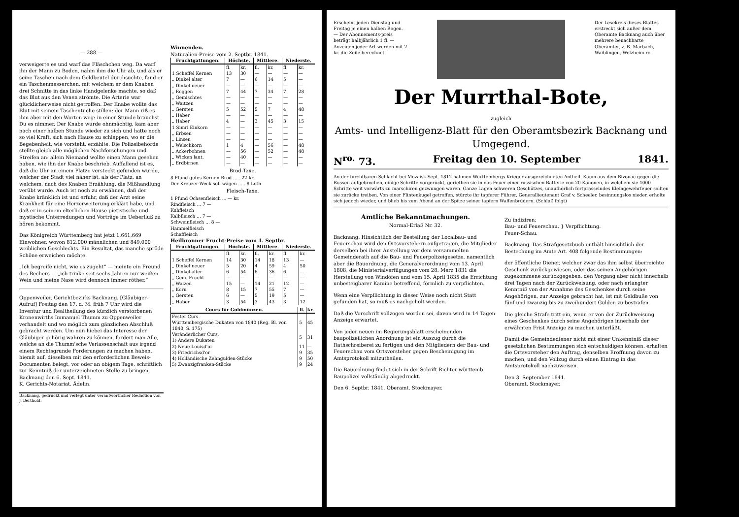— 288 —
verweigerte es und warf das Fläschchen weg. Da warf ihn der Mann zu Boden, nahm ihm die Uhr ab, und als er seine Taschen nach dem Geldbeutel durchsuchte, fand er ein Taschenmesserchen, mit welchem er dem Knaben drei Schnitte in das linke Handgelenke machte, so daß das Blut aus den Venen strömte. Die Arterie war glücklicherweise nicht getroffen. Der Knabe wollte das Blut mit seinem Taschentuche stillen; der Mann riß es ihm aber mit den Worten weg: in einer Stunde brauchst Du es nimmer. Der Knabe wurde ohnmächtig, kam aber nach einer halben Stunde wieder zu sich und hatte noch so viel Kraft, sich nach Hause zu schleppen, wo er die Begebenheit, wie vorsteht, erzählte. Die Polizeibehörde stellte gleich alle möglichen Nachforschungen und Streifen an: allein Niemand wollte einen Mann gesehen haben, wie ihn der Knabe beschrieb. Auffallend ist es, daß die Uhr an einem Platze versteckt gefunden wurde, welcher der Stadt viel näher ist, als der Platz, an welchem, nach des Knaben Erzählung, die Mißhandlung verübt wurde. Auch ist noch zu erwähnen, daß der Knabe kränklich ist und erfuhr, daß der Arzt seine Krankheit für eine Herzerweiterung erklärt habe, und daß er in seinem elterlichen Hause pietistische und mystische Unterredungen und Vorträge im Ueberfluß zu hören bekommt.
Das Königreich Württemberg hat jetzt 1,661,669 Einwohner, wovon 812,000 männlichen und 849,000 weiblichen Geschlechts. Ein Resultat, das manche spröde Schöne erweichen möchte.
„Ich begreife nicht, wie es zugeht“ — meinte ein Freund des Bechers — „ich trinke seit sechs Jahren nur weißen Wein und meine Nase wird dennoch immer röther.“
Oppenweiler, Gerichtbezirks Backnang. [Gläubiger-Aufruf] Freitag den 17. d. M. früh 7 Uhr wird die Inventur und Realtheilung des kürzlich verstorbenen Kronenwirths Immanuel Thumm zu Oppenweiler verhandelt und wo möglich zum gänzlichen Abschluß gebracht werden. Um nun hiebei das Interesse der Gläubiger gehörig wahren zu können, fordert man Alle, welche an die Thumm'sche Verlassenschaft aus irgend einem Rechtsgrunde Forderungen zu machen haben, hiemit auf, dieselben mit den erforderlichen Beweis-Documenten belegt, vor oder an obigem Tage, schriftlich zur Kenntniß der unterzeichneten Stelle zu bringen.
Backnang den 6. Sept. 1841.
K. Gerichts-Notariat. Ädelin.
Backnang, gedruckt und verlegt unter verantwortlicher Redaction von J. Berthold.
Winnenden.
Naturalien-Preise vom 2. Septbr. 1841.
| Fruchtgattungen. | Höchste. | | Mittlere. | | Niederste. | |
| --- | --- | --- | --- | --- | --- | --- |
| | fl. | kr. | fl. | kr. | fl. | kr. |
| 1 Scheffel Kernen | 13 | 30 | — | — | — | — |
| „ Dinkel alter | 7 | — | 6 | 14 | 5 | — |
| „ Dinkel neuer | — | — | — | — | — | — |
| „ Roggen | 7 | 44 | 7 | 34 | 7 | 28 |
| „ Gemischtes | — | — | — | — | — | — |
| „ Waitzen | — | — | — | — | — | — |
| „ Gersten | 5 | 52 | 5 | 7 | 4 | 48 |
| „ Haber | — | — | — | — | — | — |
| „ Haber | 4 | — | 3 | 45 | 3 | 15 |
| 1 Simri Einkorn | — | — | — | — | — | — |
| „ Erbsen | — | — | — | — | — | — |
| „ Linsen | — | — | — | — | — | — |
| „ Welschkorn | 1 | 4 | — | 56 | — | 48 |
| „ Ackerbohnen | — | 56 | — | 52 | — | 48 |
| „ Wicken laut. | — | 40 | — | — | — | — |
| „ Erdbirnen | — | — | — | — | — | — |
Brod-Taxe.
8 Pfund gutes Kernen-Brod ..... 22 kr.
Der Kreuzer-Weck soll wägen ..... 8 Loth
Fleisch-Taxe.
1 Pfund Ochsenfleisch ... — kr.
Rindfleisch ... 7 —
Kuhfleisch
Kalbfleisch ... 7 —
Schweinfleisch ... 8 —
Hammelfleisch
Schaffleisch
Heilbronner Frucht-Preise vom 1. Septbr.
| Fruchtgattungen. | Höchste. | | Mittlere. | | Niederste. | |
| --- | --- | --- | --- | --- | --- | --- |
| | fl. | kr. | fl. | kr. | fl. | kr. |
| 1 Scheffel Kernen | 14 | 30 | 14 | 18 | 13 | — |
| „ Dinkel neuer | 5 | 20 | 4 | 59 | 4 | 50 |
| „ Dinkel alter | 6 | 54 | 6 | 36 | 6 | — |
| „ Gem. Frucht | — | — | — | — | — | — |
| „ Waizen | 15 | — | 14 | 21 | 12 | — |
| „ Korn | 8 | 15 | 7 | 55 | 7 | — |
| „ Gersten | 6 | — | 5 | 19 | 5 | — |
| „ Haber | 3 | 54 | 3 | 43 | 3 | 12 |
| Cours für Goldmünzen. | fl. | kr. |
| --- | --- | --- |
| Fester Curs. Württembergische Dukaten von 1840 (Reg. Bl. von 1840, S. 175) | 5 | 45 |
| Veränderlicher Curs. 1) Andere Dukaten | 5 | 31 |
| 2) Neue Louisd'or | 11 | — |
| 3) Friedrichsd'or | 9 | 35 |
| 4) Holländische Zehngulden-Stücke | 9 | 50 |
| 5) Zwanzigfranken-Stücke | 9 | 24 |
Erscheint jeden Dienstag und Freitag je einen halben Bogen. — Der Abonnements-preis beträgt halbjährlich 1 fl. — Anzeigen jeder Art werden mit 2 kr. die Zeile berechnet.
Der Lesekreis dieses Blattes erstreckt sich außer dem Oberamte Backnang auch über mehrere benachbarte Oberämter, z. B. Marbach, Waiblingen, Welzheim rc.
Der Murrthal-Bote,
zugleich
Amts- und Intelligenz-Blatt für den Oberamtsbezirk Backnang und Umgegend.
N<sup>ro.</sup> 73. Freitag den 10. September 1841.
An der furchtbaren Schlacht bei Mozaisk Sept. 1812 nahmen Württembergs Krieger ausgezeichneten Antheil. Kaum aus dem Bivouac gegen die Russen aufgebrochen, einige Schritte vorgerückt, geriethen sie in das Feuer einer russischen Batterie von 20 Kanonen, in welchem sie 1000 Schritte weit vorwärts zu marschiren gezwungen waren. Ganze Lagen schweren Geschützes, unaufhörlich fortprasselndes Kleingewehrfeuer sollten sie zurücke treiben. Von einer Flintenkugel getroffen, stürzte ihr tapferer Führer, Generallieutenant Graf v. Scheeler, besinnungslos nieder, erholte sich jedoch wieder, und blieb bis zum Abend an der Spitze seiner tapfern Waffenbrüdern. (Schluß folgt)
Amtliche Bekanntmachungen.
Normal-Erlaß Nr. 32.
Backnang. Hinsichtlich der Bestellung der Localbau- und Feuerschau wird den Ortsvorstehern aufgetragen, die Mitglieder derselben bei ihrer Anstellung vor dem versammelten Gemeinderath auf die Bau- und Feuerpolizeigesetze, namentlich aber die Bauordnung, die Generalverordnung vom 13. April 1808, die Ministerialverfügungen vom 28. Merz 1831 die Herstellung von Windöfen und vom 15. April 1835 die Errichtung unbesteigbarer Kamine betreffend, förmlich zu verpflichten.
Wenn eine Verpflichtung in dieser Weise noch nicht Statt gefunden hat, so muß es nachgeholt werden.
Daß die Vorschrift vollzogen worden sei, davon wird in 14 Tagen Anzeige erwartet.
Von jeder neuen im Regierungsblatt erscheinenden baupolizeilichen Anordnung ist ein Auszug durch die Rathschreiberei zu fertigen und den Mitgliedern der Bau- und Feuerschau vom Ortsvorsteher gegen Bescheinigung im Amtsprotokoll mitzutheilen.
Die Bauordnung findet sich in der Schrift Richter württemb. Baupolizei vollständig abgedruckt.
Den 6. Septbr. 1841. Oberamt. Stockmayer.
Zu indiziren:
Bau- und Feuerschau. } Verpflichtung.
Feuer-Schau.
Backnang. Das Strafgesetzbuch enthält hinsichtlich der Bestechung im Amte Art. 408 folgende Bestimmungen:
der öffentliche Diener, welcher zwar das ihm selbst überreichte Geschenk zurückgewiesen, oder das seinen Angehörigen zugekommene zurückgegeben, den Vorgang aber nicht innerhalb drei Tagen nach der Zurückweisung, oder nach erlangter Kenntniß von der Annahme des Geschenkes durch seine Angehörigen, zur Anzeige gebracht hat, ist mit Geldbuße von fünf und zwanzig bis zu zweihundert Gulden zu bestrafen.
Die gleiche Strafe tritt ein, wenn er von der Zurückweisung eines Geschenkes durch seine Angehörigen innerhalb der erwähnten Frist Anzeige zu machen unterläßt.
Damit die Gemeindediener nicht mit einer Unkenntniß dieser gesetzlichen Bestimmungen sich entschuldigen können, erhalten die Ortsvorsteher den Auftrag, denselben Eröffnung davon zu machen, und den Vollzug durch einen Eintrag in das Amtsprotokoll nachzuweisen.
Den 3. September 1841.
Oberamt. Stockmayer.